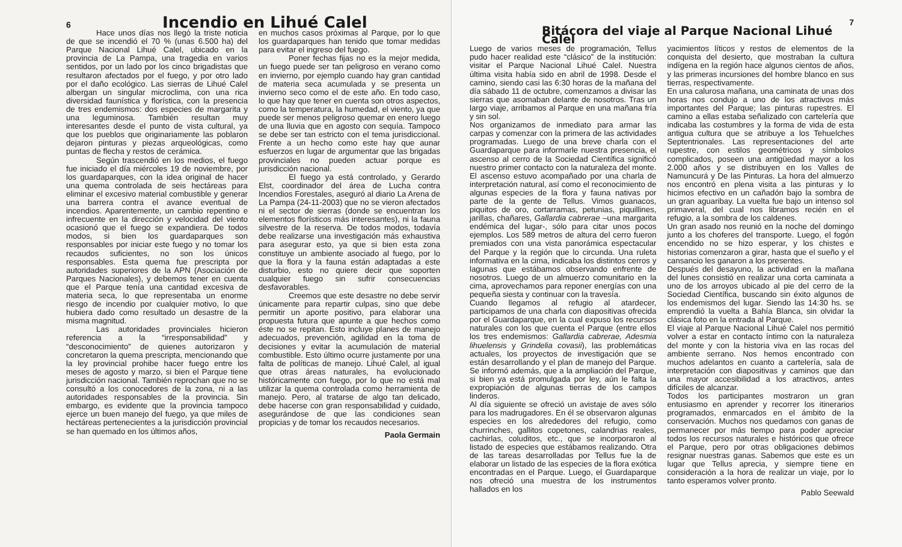6
Incendio en Lihué Calel
Hace unos días nos llegó la triste noticia de que se incendió el 70 % (unas 6.500 ha) del Parque Nacional Lihué Calel, ubicado en la provincia de La Pampa, una tragedia en varios sentidos, por un lado por los cinco brigadistas que resultaron afectados por el fuego, y por otro lado por el daño ecológico. Las sierras de Lihué Calel albergan un singular microclima, con una rica diversidad faunística y florística, con la presencia de tres endemismos: dos especies de margarita y una leguminosa. También resultan muy interesantes desde el punto de vista cultural, ya que los pueblos que originariamente las poblaron dejaron pinturas y piezas arqueológicas, como puntas de flecha y restos de cerámica.
Según trascendió en los medios, el fuego fue iniciado el día miércoles 19 de noviembre, por los guardaparques, con la idea original de hacer una quema controlada de seis hectáreas para eliminar el excesivo material combustible y generar una barrera contra el avance eventual de incendios. Aparentemente, un cambio repentino e infrecuente en la dirección y velocidad del viento ocasionó que el fuego se expandiera. De todos modos, si bien los guardaparques son responsables por iniciar este fuego y no tomar los recaudos suficientes, no son los únicos responsables. Esta quema fue prescripta por autoridades superiores de la APN (Asociación de Parques Nacionales), y debemos tener en cuenta que el Parque tenía una cantidad excesiva de materia seca, lo que representaba un enorme riesgo de incendio por cualquier motivo, lo que hubiera dado como resultado un desastre de la misma magnitud.
Las autoridades provinciales hicieron referencia a la “irresponsabilidad” y “desconocimiento” de quienes autorizaron y concretaron la quema prescripta, mencionando que la ley provincial prohibe hacer fuego entre los meses de agosto y marzo, si bien el Parque tiene jurisdicción nacional. También reprochan que no se consultó a los conocedores de la zona, ni a las autoridades responsables de la provincia. Sin embargo, es evidente que la provincia tampoco ejerce un buen manejo del fuego, ya que miles de hectáreas pertenecientes a la jurisdicción provincial se han quemado en los últimos años,
en muchos casos próximas al Parque, por lo que los guardaparques han tenido que tomar medidas para evitar el ingreso del fuego.
Poner fechas fijas no es la mejor medida, un fuego puede ser tan peligroso en verano como en invierno, por ejemplo cuando hay gran cantidad de materia seca acumulada y se presenta un invierno seco como el de este año. En todo caso, lo que hay que tener en cuenta son otros aspectos, como la temperatura, la humedad, el viento, ya que puede ser menos peligroso quemar en enero luego de una lluvia que en agosto con sequía. Tampoco se debe ser tan estricto con el tema jurisdiccional. Frente a un hecho como este hay que aunar esfuerzos en lugar de argumentar que las brigadas provinciales no pueden actuar porque es jurisdicción nacional.
El fuego ya está controlado, y Gerardo Elst, coordinador del área de Lucha contra Incendios Forestales, aseguró al diario La Arena de La Pampa (24-11-2003) que no se vieron afectados ni el sector de sierras (donde se encuentran los elementos florísticos más interesantes), ni la fauna silvestre de la reserva. De todos modos, todavía debe realizarse una investigación más exhaustiva para asegurar esto, ya que si bien esta zona constituye un ambiente asociado al fuego, por lo que la flora y la fauna están adaptadas a este disturbio, esto no quiere decir que soporten cualquier fuego sin sufrir consecuencias desfavorables.
Creemos que este desastre no debe servir únicamente para repartir culpas, sino que debe permitir un aporte positivo, para elaborar una propuesta futura que apunte a que hechos como éste no se repitan. Esto incluye planes de manejo adecuados, prevención, agilidad en la toma de decisiones y evitar la acumulación de material combustible. Esto último ocurre justamente por una falta de políticas de manejo. Lihué Calel, al igual que otras áreas naturales, ha evolucionado históricamente con fuego, por lo que no está mal utilizar la quema controlada como herramienta de manejo. Pero, al tratarse de algo tan delicado, debe hacerse con gran responsabilidad y cuidado, asegurándose de que las condiciones sean propicias y de tomar los recaudos necesarios.
Paola Germain
7
Bitácora del viaje al Parque Nacional Lihué Calel
Luego de varios meses de programación, Tellus pudo hacer realidad este “clásico” de la institución: visitar el Parque Nacional Lihué Calel. Nuestra última visita había sido en abril de 1998. Desde el camino, siendo casi las 6:30 horas de la mañana del día sábado 11 de octubre, comenzamos a divisar las sierras que asomaban delante de nosotros. Tras un largo viaje, arribamos al Parque en una mañana fría y sin sol.
Nos organizamos de inmediato para armar las carpas y comenzar con la primera de las actividades programadas. Luego de una breve charla con el Guardaparque para informarle nuestra presencia, el ascenso al cerro de la Sociedad Científica significó nuestro primer contacto con la naturaleza del monte. El ascenso estuvo acompañado por una charla de interpretación natural, así como el reconocimiento de algunas especies de la flora y fauna nativas por parte de la gente de Tellus. Vimos guanacos, piquitos de oro, cortarramas, petunias, piquillines, jarillas, chañares, Gallardia cabrerae –una margarita endémica del lugar-, sólo para citar unos pocos ejemplos. Los 589 metros de altura del cerro fueron premiados con una vista panorámica espectacular del Parque y la región que lo circunda. Una ruleta informativa en la cima, indicaba los distintos cerros y lagunas que estábamos observando enfrente de nosotros. Luego de un almuerzo comunitario en la cima, aprovechamos para reponer energías con una pequeña siesta y continuar con la travesía.
Cuando llegamos al refugio al atardecer, participamos de una charla con diapositivas ofrecida por el Guardaparque, en la cual expuso los recursos naturales con los que cuenta el Parque (entre ellos los tres endemismos: Gallardia cabrerae, Adesmia lihuelensis y Grindelia covasii), las problemáticas actuales, los proyectos de investigación que se están desarrollando y el plan de manejo del Parque. Se informó además, que a la ampliación del Parque, si bien ya está promulgada por ley, aún le falta la expropiación de algunas tierras de los campos linderos.
Al día siguiente se ofreció un avistaje de aves sólo para los madrugadores. En él se observaron algunas especies en los alrededores del refugio, como churrinches, gallitos copetones, calandrias reales, cachirlas, coluditos, etc., que se incorporaron al listado de especies que estábamos realizando. Otra de las tareas desarrolladas por Tellus fue la de elaborar un listado de las especies de la flora exótica encontradas en el Parque. Luego, el Guardaparque nos ofreció una muestra de los instrumentos hallados en los
yacimientos líticos y restos de elementos de la conquista del desierto, que mostraban la cultura indígena en la región hace algunos cientos de años, y las primeras incursiones del hombre blanco en sus tierras, respectivamente.
En una calurosa mañana, una caminata de unas dos horas nos condujo a uno de los atractivos más importantes del Parque; las pinturas rupestres. El camino a ellas estaba señalizado con cartelería que indicaba las costumbres y la forma de vida de esta antigua cultura que se atribuye a los Tehuelches Septentrionales. Las representaciones del arte rupestre, con estilos geométricos y símbolos complicados, poseen una antigüedad mayor a los 2.000 años y se distribuyen en los Valles de Namuncurá y De las Pinturas. La hora del almuerzo nos encontró en plena visita a las pinturas y lo hicimos efectivo en un cañadón bajo la sombra de un gran aguaribay. La vuelta fue bajo un intenso sol primaveral, del cual nos libramos recién en el refugio, a la sombra de los caldenes.
Un gran asado nos reunió en la noche del domingo junto a los choferes del transporte. Luego, el fogón encendido no se hizo esperar, y los chistes e historias comenzaron a girar, hasta que el sueño y el cansancio les ganaron a los presentes.
Después del desayuno, la actividad en la mañana del lunes consistió en realizar una corta caminata a uno de los arroyos ubicado al pie del cerro de la Sociedad Científica, buscando sin éxito algunos de los endemismos del lugar. Siendo las 14:30 hs. se emprendió la vuelta a Bahía Blanca, sin olvidar la clásica foto en la entrada al Parque.
El viaje al Parque Nacional Lihué Calel nos permitió volver a estar en contacto íntimo con la naturaleza del monte y con la historia viva en las rocas del ambiente serrano. Nos hemos encontrado con muchos adelantos en cuanto a cartelería, sala de interpretación con diapositivas y caminos que dan una mayor accesibilidad a los atractivos, antes difíciles de alcanzar.
Todos los participantes mostraron un gran entusiasmo en aprender y recorrer los itinerarios programados, enmarcados en el ámbito de la conservación. Muchos nos quedamos con ganas de permanecer por más tiempo para poder apreciar todos los recursos naturales e históricos que ofrece el Parque, pero por otras obligaciones debimos resignar nuestras ganas. Sabemos que este es un lugar que Tellus aprecia, y siempre tiene en consideración a la hora de realizar un viaje, por lo tanto esperamos volver pronto.
Pablo Seewald